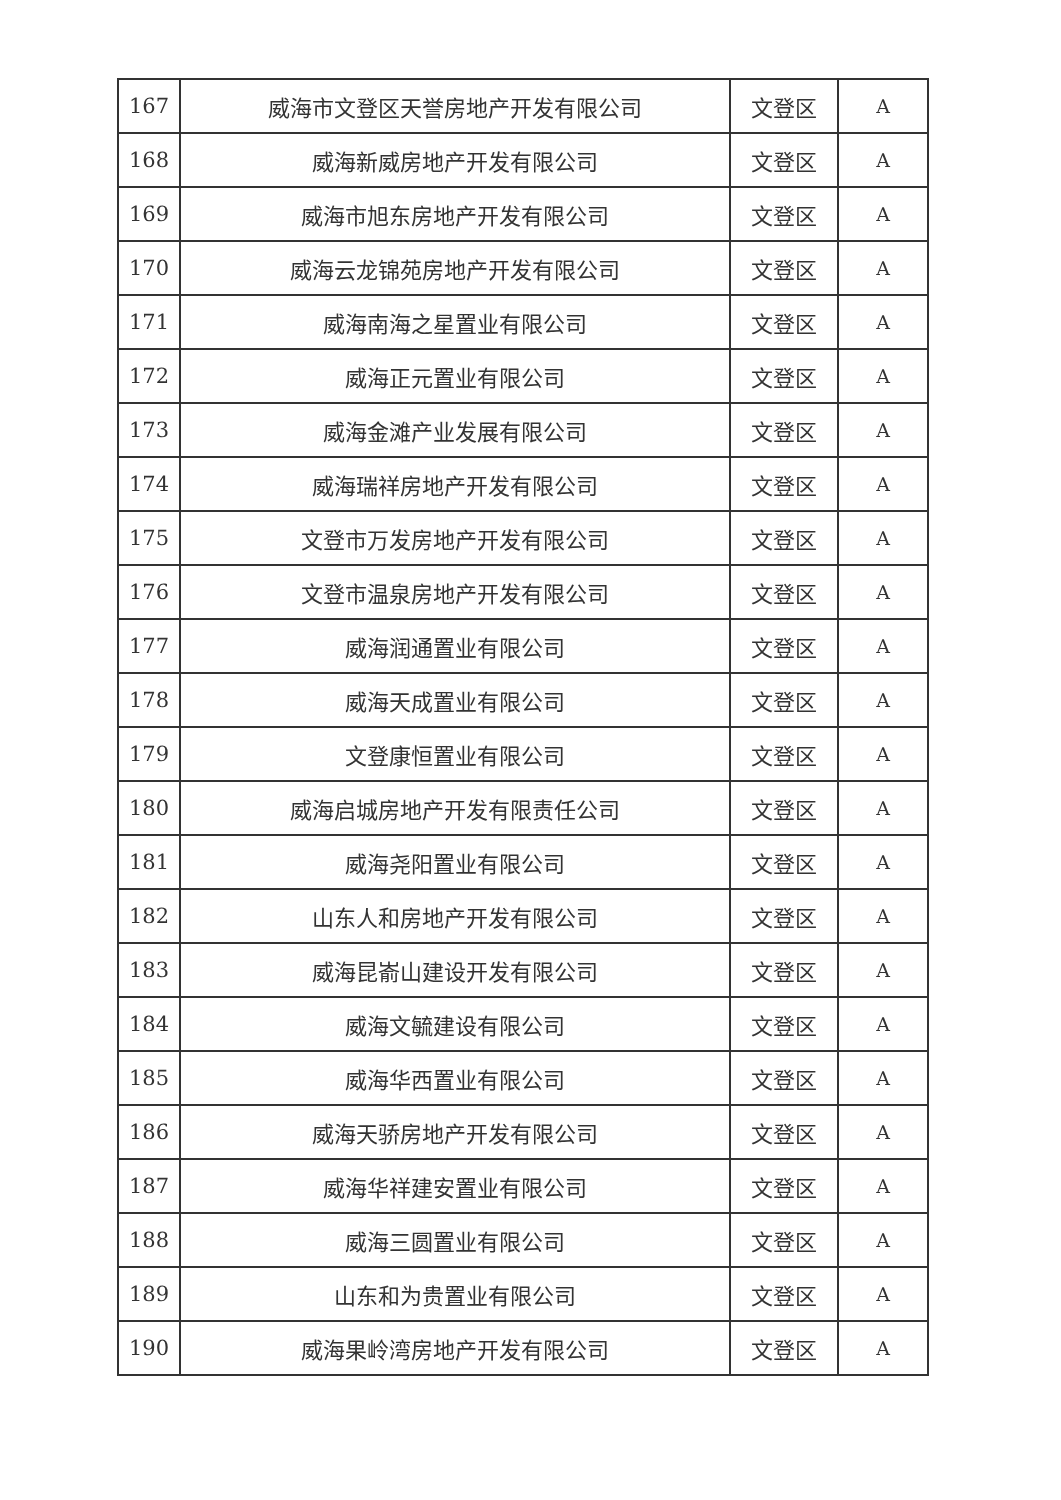| 167 | 威海市文登区天誉房地产开发有限公司 | 文登区 | A |
| 168 | 威海新威房地产开发有限公司 | 文登区 | A |
| 169 | 威海市旭东房地产开发有限公司 | 文登区 | A |
| 170 | 威海云龙锦苑房地产开发有限公司 | 文登区 | A |
| 171 | 威海南海之星置业有限公司 | 文登区 | A |
| 172 | 威海正元置业有限公司 | 文登区 | A |
| 173 | 威海金滩产业发展有限公司 | 文登区 | A |
| 174 | 威海瑞祥房地产开发有限公司 | 文登区 | A |
| 175 | 文登市万发房地产开发有限公司 | 文登区 | A |
| 176 | 文登市温泉房地产开发有限公司 | 文登区 | A |
| 177 | 威海润通置业有限公司 | 文登区 | A |
| 178 | 威海天成置业有限公司 | 文登区 | A |
| 179 | 文登康恒置业有限公司 | 文登区 | A |
| 180 | 威海启城房地产开发有限责任公司 | 文登区 | A |
| 181 | 威海尧阳置业有限公司 | 文登区 | A |
| 182 | 山东人和房地产开发有限公司 | 文登区 | A |
| 183 | 威海昆嵛山建设开发有限公司 | 文登区 | A |
| 184 | 威海文毓建设有限公司 | 文登区 | A |
| 185 | 威海华西置业有限公司 | 文登区 | A |
| 186 | 威海天骄房地产开发有限公司 | 文登区 | A |
| 187 | 威海华祥建安置业有限公司 | 文登区 | A |
| 188 | 威海三圆置业有限公司 | 文登区 | A |
| 189 | 山东和为贵置业有限公司 | 文登区 | A |
| 190 | 威海果岭湾房地产开发有限公司 | 文登区 | A |